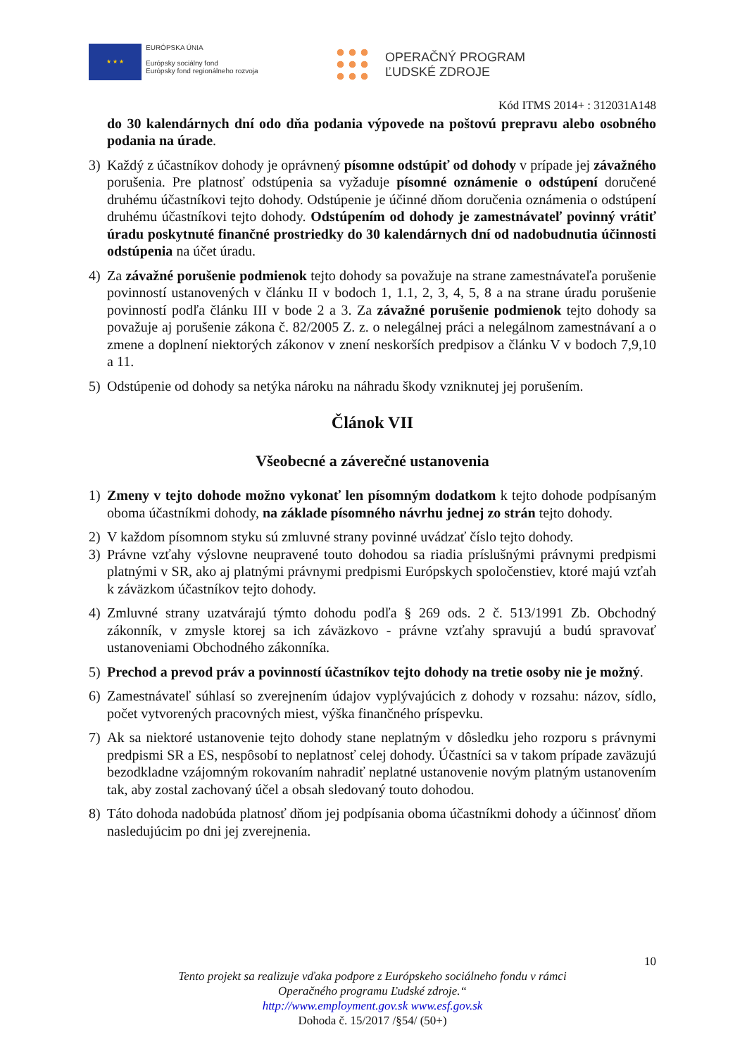★ ★ ★
EURÓPSKA ÚNIA
Európsky sociálny fond
Európsky fond regionálneho rozvoja
OPERAČNÝ PROGRAM
ĽUDSKÉ ZDROJE
Kód ITMS 2014+ : 312031A148
do 30 kalendárnych dní odo dňa podania výpovede na poštovú prepravu alebo osobného podania na úrade.
3) Každý z účastníkov dohody je oprávnený písomne odstúpiť od dohody v prípade jej závažného porušenia. Pre platnosť odstúpenia sa vyžaduje písomné oznámenie o odstúpení doručené druhému účastníkovi tejto dohody. Odstúpenie je účinné dňom doručenia oznámenia o odstúpení druhému účastníkovi tejto dohody. Odstúpením od dohody je zamestnávateľ povinný vrátiť úradu poskytnuté finančné prostriedky do 30 kalendárnych dní od nadobudnutia účinnosti odstúpenia na účet úradu.
4) Za závažné porušenie podmienok tejto dohody sa považuje na strane zamestnávateľa porušenie povinností ustanovených v článku II v bodoch 1, 1.1, 2, 3, 4, 5, 8 a na strane úradu porušenie povinností podľa článku III v bode 2 a 3. Za závažné porušenie podmienok tejto dohody sa považuje aj porušenie zákona č. 82/2005 Z. z. o nelegálnej práci a nelegálnom zamestnávaní a o zmene a doplnení niektorých zákonov v znení neskorších predpisov a článku V v bodoch 7,9,10 a 11.
5) Odstúpenie od dohody sa netýka nároku na náhradu škody vzniknutej jej porušením.
Článok VII
Všeobecné a záverečné ustanovenia
1) Zmeny v tejto dohode možno vykonať len písomným dodatkom k tejto dohode podpísaným oboma účastníkmi dohody, na základe písomného návrhu jednej zo strán tejto dohody.
2) V každom písomnom styku sú zmluvné strany povinné uvádzať číslo tejto dohody.
3) Právne vzťahy výslovne neupravené touto dohodou sa riadia príslušnými právnymi predpismi platnými v SR, ako aj platnými právnymi predpismi Európskych spoločenstiev, ktoré majú vzťah k záväzkom účastníkov tejto dohody.
4) Zmluvné strany uzatvárajú týmto dohodu podľa § 269 ods. 2 č. 513/1991 Zb. Obchodný zákonník, v zmysle ktorej sa ich záväzkovo - právne vzťahy spravujú a budú spravovať ustanoveniami Obchodného zákonníka.
5) Prechod a prevod práv a povinností účastníkov tejto dohody na tretie osoby nie je možný.
6) Zamestnávateľ súhlasí so zverejnením údajov vyplývajúcich z dohody v rozsahu: názov, sídlo, počet vytvorených pracovných miest, výška finančného príspevku.
7) Ak sa niektoré ustanovenie tejto dohody stane neplatným v dôsledku jeho rozporu s právnymi predpismi SR a ES, nespôsobí to neplatnosť celej dohody. Účastníci sa v takom prípade zaväzujú bezodkladne vzájomným rokovaním nahradiť neplatné ustanovenie novým platným ustanovením tak, aby zostal zachovaný účel a obsah sledovaný touto dohodou.
8) Táto dohoda nadobúda platnosť dňom jej podpísania oboma účastníkmi dohody a účinnosť dňom nasledujúcim po dni jej zverejnenia.
10
Tento projekt sa realizuje vďaka podpore z Európskeho sociálneho fondu v rámci
Operačného programu Ľudské zdroje.“
http://www.employment.gov.sk www.esf.gov.sk
Dohoda č. 15/2017 /§54/ (50+)